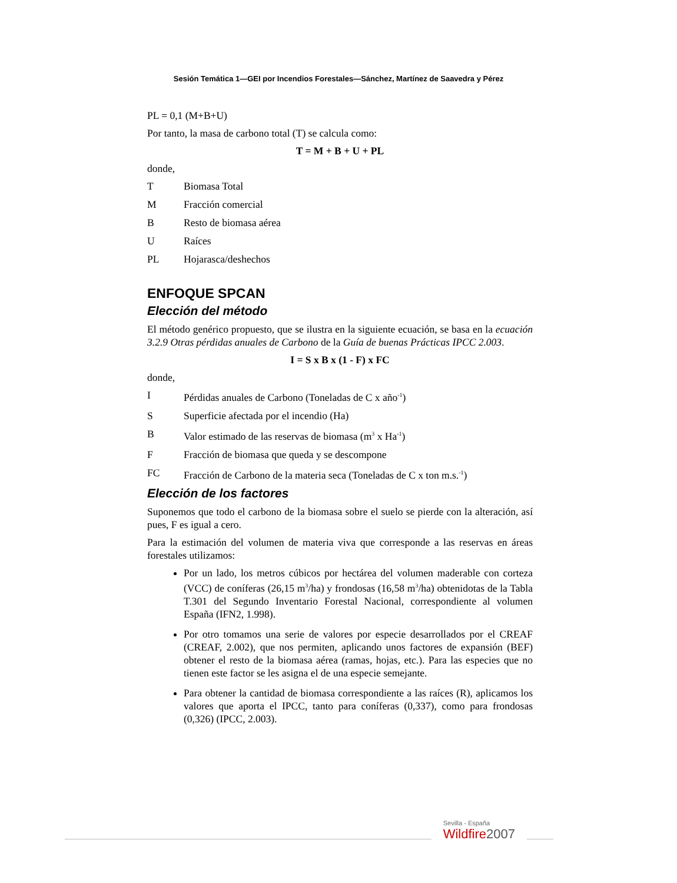Sesión Temática 1—GEI por Incendios Forestales—Sánchez, Martínez de Saavedra y Pérez
PL = 0,1 (M+B+U)
Por tanto, la masa de carbono total (T) se calcula como:
T = M + B + U + PL
donde,
T Biomasa Total
M Fracción comercial
B Resto de biomasa aérea
U Raíces
PL Hojarasca/deshechos
ENFOQUE SPCAN
Elección del método
El método genérico propuesto, que se ilustra en la siguiente ecuación, se basa en la ecuación 3.2.9 Otras pérdidas anuales de Carbono de la Guía de buenas Prácticas IPCC 2.003.
I = S x B x (1 - F) x FC
donde,
I Pérdidas anuales de Carbono (Toneladas de C x año<sup>-1</sup>)
S Superficie afectada por el incendio (Ha)
B Valor estimado de las reservas de biomasa (m<sup>3</sup> x Ha<sup>-1</sup>)
F Fracción de biomasa que queda y se descompone
FC Fracción de Carbono de la materia seca (Toneladas de C x ton m.s.<sup>-1</sup>)
Elección de los factores
Suponemos que todo el carbono de la biomasa sobre el suelo se pierde con la alteración, así pues, F es igual a cero.
Para la estimación del volumen de materia viva que corresponde a las reservas en áreas forestales utilizamos:
Por un lado, los metros cúbicos por hectárea del volumen maderable con corteza (VCC) de coníferas (26,15 m<sup>3</sup>/ha) y frondosas (16,58 m<sup>3</sup>/ha) obtenidotas de la Tabla T.301 del Segundo Inventario Forestal Nacional, correspondiente al volumen España (IFN2, 1.998).
Por otro tomamos una serie de valores por especie desarrollados por el CREAF (CREAF, 2.002), que nos permiten, aplicando unos factores de expansión (BEF) obtener el resto de la biomasa aérea (ramas, hojas, etc.). Para las especies que no tienen este factor se les asigna el de una especie semejante.
Para obtener la cantidad de biomasa correspondiente a las raíces (R), aplicamos los valores que aporta el IPCC, tanto para coníferas (0,337), como para frondosas (0,326) (IPCC, 2.003).
Sevilla - España
Wildfire2007